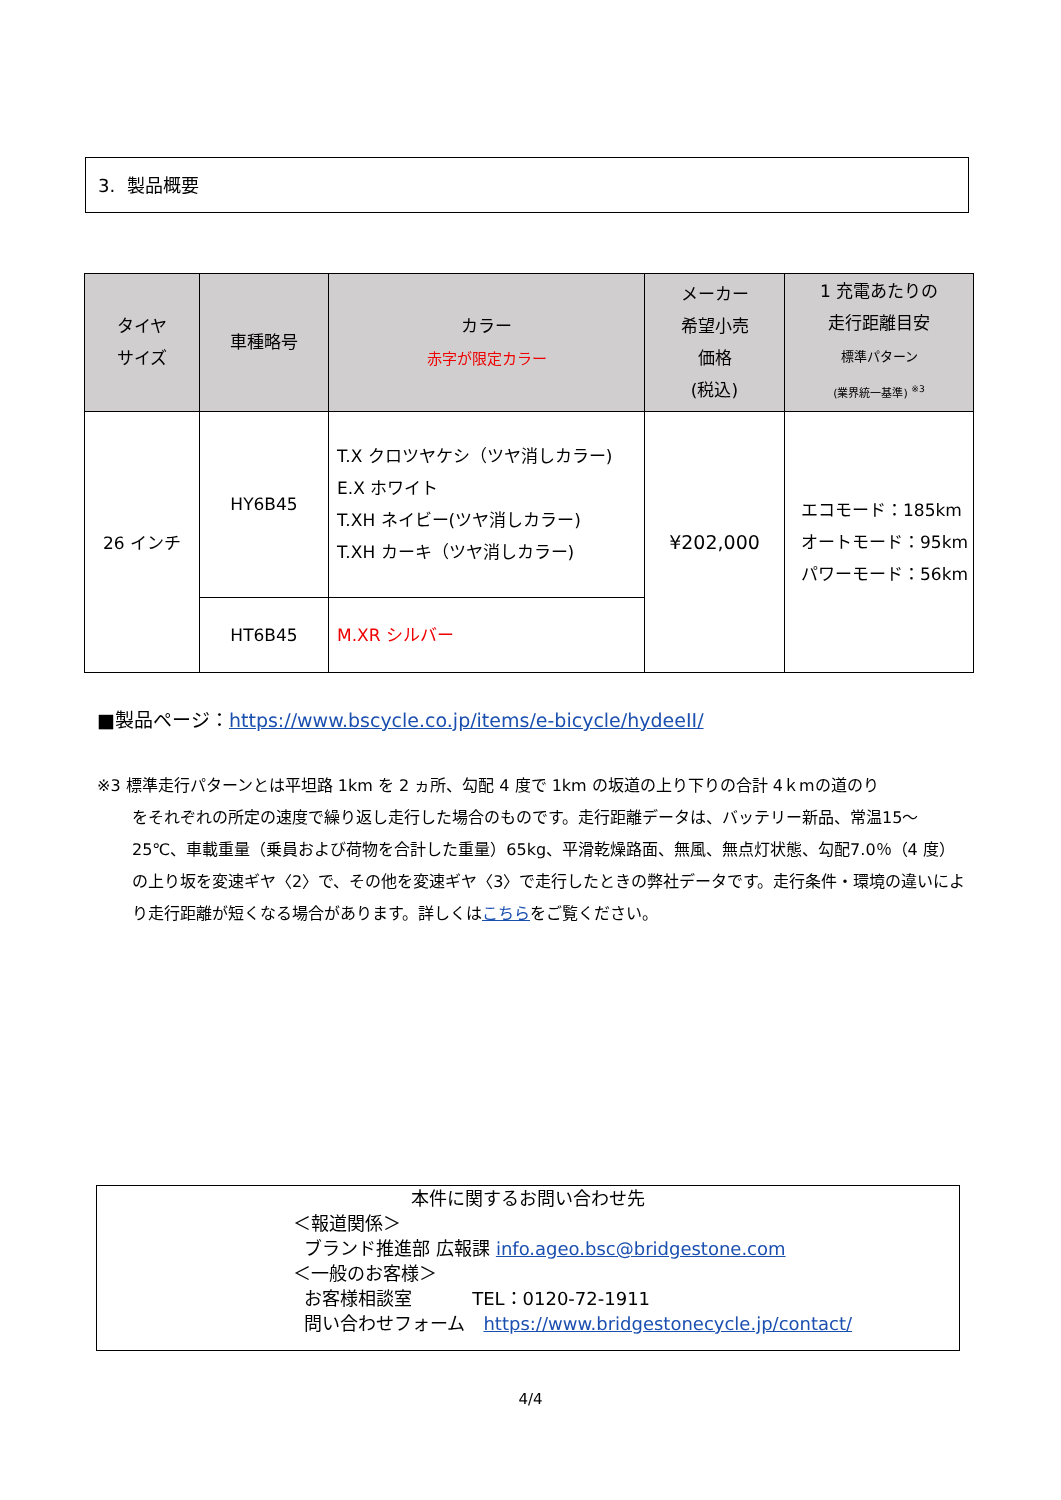3. 製品概要
| タイヤ サイズ | 車種略号 | カラー 赤字が限定カラー | メーカー 希望小売 価格 (税込) | 1 充電あたりの 走行距離目安 標準パターン (業界統一基準) <sup>※3</sup> |
| --- | --- | --- | --- | --- |
| 26 インチ | HY6B45 | T.X クロツヤケシ（ツヤ消しカラー) E.X ホワイト T.XH ネイビー(ツヤ消しカラー) T.XH カーキ（ツヤ消しカラー) | ¥202,000 | エコモード：185km オートモード：95km パワーモード：56km |
| | HT6B45 | M.XR シルバー | | |
■製品ページ：https://www.bscycle.co.jp/items/e-bicycle/hydeeII/
※3 標準走行パターンとは平坦路 1km を 2 ヵ所、勾配 4 度で 1km の坂道の上り下りの合計 4ｋmの道のり
をそれぞれの所定の速度で繰り返し走行した場合のものです。走行距離データは、バッテリー新品、常温15～25℃、車載重量（乗員および荷物を合計した重量）65kg、平滑乾燥路面、無風、無点灯状態、勾配7.0％（4 度）の上り坂を変速ギヤ〈2〉で、その他を変速ギヤ〈3〉で走行したときの弊社データです。走行条件・環境の違いにより走行距離が短くなる場合があります。詳しくはこちらをご覧ください。
本件に関するお問い合わせ先
＜報道関係＞
ブランド推進部 広報課 info.ageo.bsc@bridgestone.com
＜一般のお客様＞
お客様相談室　　　 TEL：0120-72-1911
問い合わせフォーム　https://www.bridgestonecycle.jp/contact/
4/4